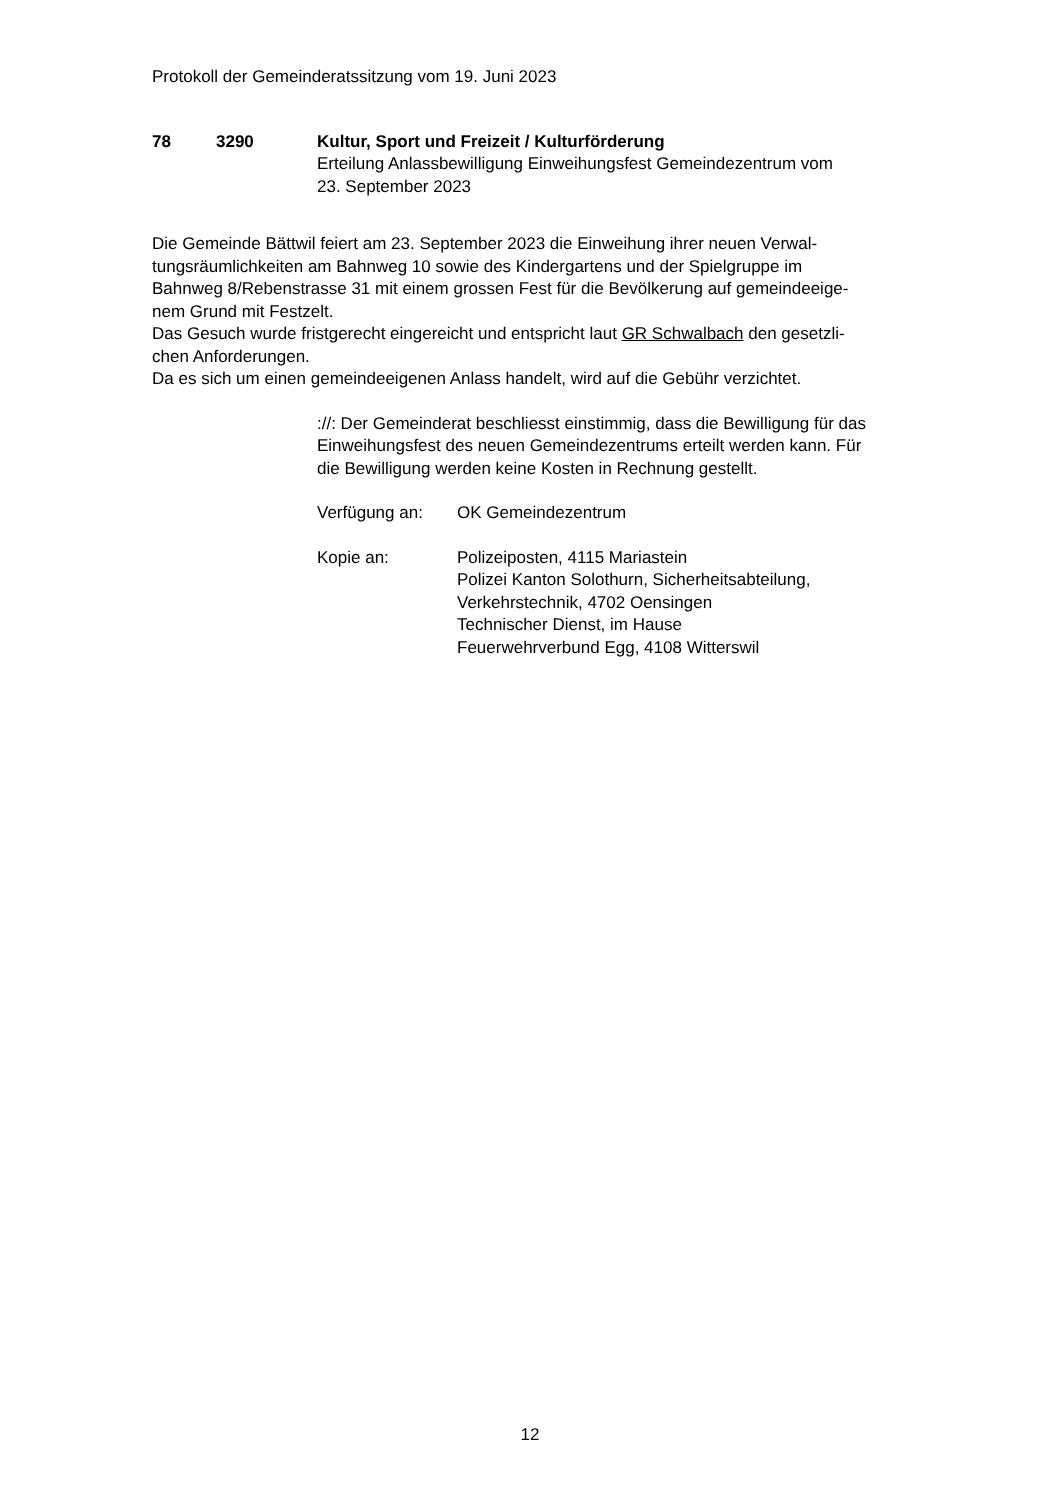Protokoll der Gemeinderatssitzung vom 19. Juni 2023
78 3290 Kultur, Sport und Freizeit / Kulturförderung
Erteilung Anlassbewilligung Einweihungsfest Gemeindezentrum vom
23. September 2023
Die Gemeinde Bättwil feiert am 23. September 2023 die Einweihung ihrer neuen Verwal-
tungsräumlichkeiten am Bahnweg 10 sowie des Kindergartens und der Spielgruppe im
Bahnweg 8/Rebenstrasse 31 mit einem grossen Fest für die Bevölkerung auf gemeindeeige-
nem Grund mit Festzelt.
Das Gesuch wurde fristgerecht eingereicht und entspricht laut GR Schwalbach den gesetzli-
chen Anforderungen.
Da es sich um einen gemeindeeigenen Anlass handelt, wird auf die Gebühr verzichtet.
://: Der Gemeinderat beschliesst einstimmig, dass die Bewilligung für das
Einweihungsfest des neuen Gemeindezentrums erteilt werden kann. Für
die Bewilligung werden keine Kosten in Rechnung gestellt.
Verfügung an: OK Gemeindezentrum
Kopie an: Polizeiposten, 4115 Mariastein
Polizei Kanton Solothurn, Sicherheitsabteilung,
Verkehrstechnik, 4702 Oensingen
Technischer Dienst, im Hause
Feuerwehrverbund Egg, 4108 Witterswil
12